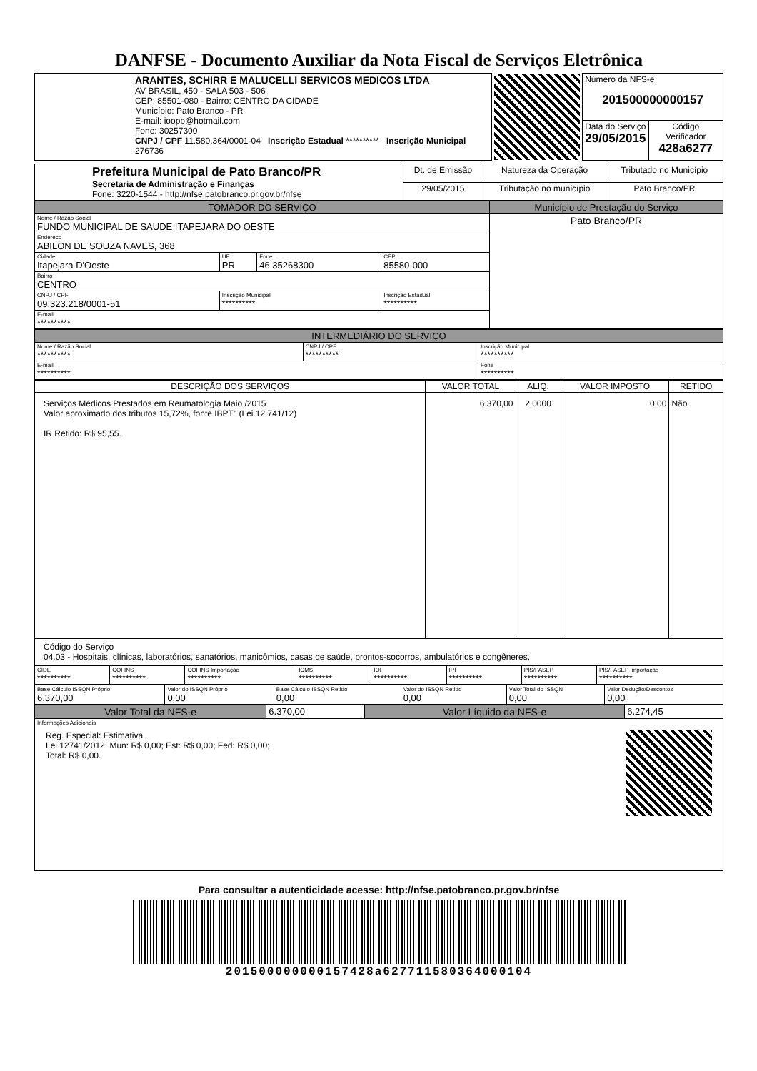DANFSE - Documento Auxiliar da Nota Fiscal de Serviços Eletrônica
| ARANTES, SCHIRR E MALUCELLI SERVICOS MEDICOS LTDA AV BRASIL, 450 - SALA 503 - 506 CEP: 85501-080 - Bairro: CENTRO DA CIDADE Município: Pato Branco - PR E-mail: ioopb@hotmail.com Fone: 30257300 CNPJ / CPF 11.580.364/0001-04 Inscrição Estadual ********** Inscrição Municipal 276736 | | Número da NFS-e 201500000000157 | |
| | | Data do Serviço 29/05/2015 | Código Verificador 428a6277 |
| Prefeitura Municipal de Pato Branco/PR Secretaria de Administração e Finanças Fone: 3220-1544 - http://nfse.patobranco.pr.gov.br/nfse | Dt. de Emissão | Natureza da Operação | Tributado no Município |
| | 29/05/2015 | Tributação no município | Pato Branco/PR |
| TOMADOR DO SERVIÇO | | | | Município de Prestação do Serviço |
| Nome / Razão Social FUNDO MUNICIPAL DE SAUDE ITAPEJARA DO OESTE | | | | Pato Branco/PR |
| Endereco ABILON DE SOUZA NAVES, 368 | | | | |
| Cidade Itapejara D'Oeste | UF PR | Fone 46 35268300 | CEP 85580-000 | |
| Bairro CENTRO | | | | |
| CNPJ / CPF 09.323.218/0001-51 | Inscrição Municipal ********** | | Inscrição Estadual ********** | |
| E-mail ********** | | | | |
| INTERMEDIÁRIO DO SERVIÇO | | |
| Nome / Razão Social ********** | CNPJ / CPF ********** | Inscrição Municipal ********** |
| E-mail ********** | | Fone ********** |
| DESCRIÇÃO DOS SERVIÇOS | VALOR TOTAL | ALIQ. | VALOR IMPOSTO | RETIDO |
| --- | --- | --- | --- | --- |
| Serviços Médicos Prestados em Reumatologia Maio /2015 Valor aproximado dos tributos 15,72%, fonte IBPT" (Lei 12.741/12) IR Retido: R$ 95,55. | 6.370,00 | 2,0000 | 0,00 | Não |
| Código do Serviço 04.03 - Hospitais, clínicas, laboratórios, sanatórios, manicômios, casas de saúde, prontos-socorros, ambulatórios e congêneres. | | | | |
| CIDE ********** | COFINS ********** | COFINS Importação ********** | ICMS ********** | IOF ********** | IPI ********** | PIS/PASEP ********** | PIS/PASEP Importação ********** |
| Base Cálculo ISSQN Próprio 6.370,00 | Valor do ISSQN Próprio 0,00 | Base Cálculo ISSQN Retido 0,00 | Valor do ISSQN Retido 0,00 | Valor Total do ISSQN 0,00 | Valor Dedução/Descontos 0,00 |
| Valor Total da NFS-e | 6.370,00 | Valor Líquido da NFS-e | 6.274,45 |
| Informações Adicionais Reg. Especial: Estimativa. Lei 12741/2012: Mun: R$ 0,00; Est: R$ 0,00; Fed: R$ 0,00; Total: R$ 0,00. | | | |
Para consultar a autenticidade acesse: http://nfse.patobranco.pr.gov.br/nfse
201500000000157428a627711580364000104